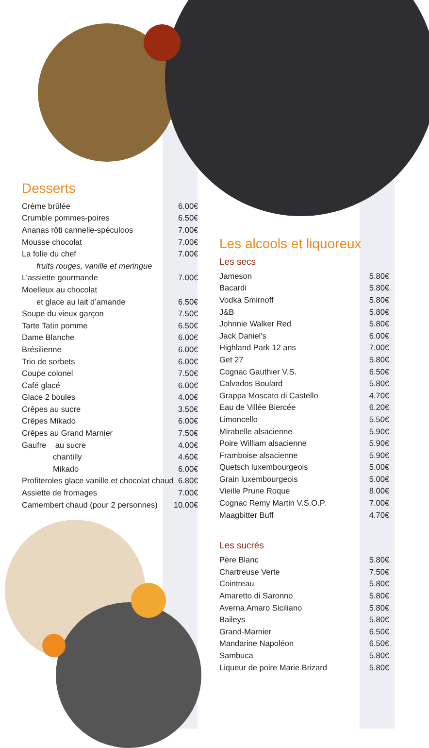Desserts
| Crème brûlée | 6.00€ |
| Crumble pommes-poires | 6.50€ |
| Ananas rôti cannelle-spéculoos | 7.00€ |
| Mousse chocolat | 7.00€ |
| La folie du chef | 7.00€ |
| fruits rouges, vanille et meringue | |
| L’assiette gourmande | 7.00€ |
| Moelleux au chocolat | |
| et glace au lait d’amande | 6.50€ |
| Soupe du vieux garçon | 7.50€ |
| Tarte Tatin pomme | 6.50€ |
| Dame Blanche | 6.00€ |
| Brésilienne | 6.00€ |
| Trio de sorbets | 6.00€ |
| Coupe colonel | 7.50€ |
| Café glacé | 6.00€ |
| Glace 2 boules | 4.00€ |
| Crêpes au sucre | 3.50€ |
| Crêpes Mikado | 6.00€ |
| Crêpes au Grand Marnier | 7.50€ |
| Gaufre au sucre | 4.00€ |
| chantilly | 4.60€ |
| Mikado | 6.00€ |
| Profiteroles glace vanille et chocolat chaud | 6.80€ |
| Assiette de fromages | 7.00€ |
| Camembert chaud (pour 2 personnes) | 10.00€ |
Les alcools et liquoreux
Les secs
| Jameson | 5.80€ |
| Bacardi | 5.80€ |
| Vodka Smirnoff | 5.80€ |
| J&B | 5.80€ |
| Johnnie Walker Red | 5.80€ |
| Jack Daniel's | 6.00€ |
| Highland Park 12 ans | 7.00€ |
| Get 27 | 5.80€ |
| Cognac Gauthier V.S. | 6.50€ |
| Calvados Boulard | 5.80€ |
| Grappa Moscato di Castello | 4.70€ |
| Eau de Villée Biercée | 6.20€ |
| Limoncello | 5.50€ |
| Mirabelle alsacienne | 5.90€ |
| Poire William alsacienne | 5.90€ |
| Framboise alsacienne | 5.90€ |
| Quetsch luxembourgeois | 5.00€ |
| Grain luxembourgeois | 5.00€ |
| Vieille Prune Roque | 8.00€ |
| Cognac Remy Martin V.S.O.P. | 7.00€ |
| Maagbitter Buff | 4.70€ |
Les sucrés
| Père Blanc | 5.80€ |
| Chartreuse Verte | 7.50€ |
| Cointreau | 5.80€ |
| Amaretto di Saronno | 5.80€ |
| Averna Amaro Siciliano | 5.80€ |
| Baileys | 5.80€ |
| Grand-Marnier | 6.50€ |
| Mandarine Napoléon | 6.50€ |
| Sambuca | 5.80€ |
| Liqueur de poire Marie Brizard | 5.80€ |